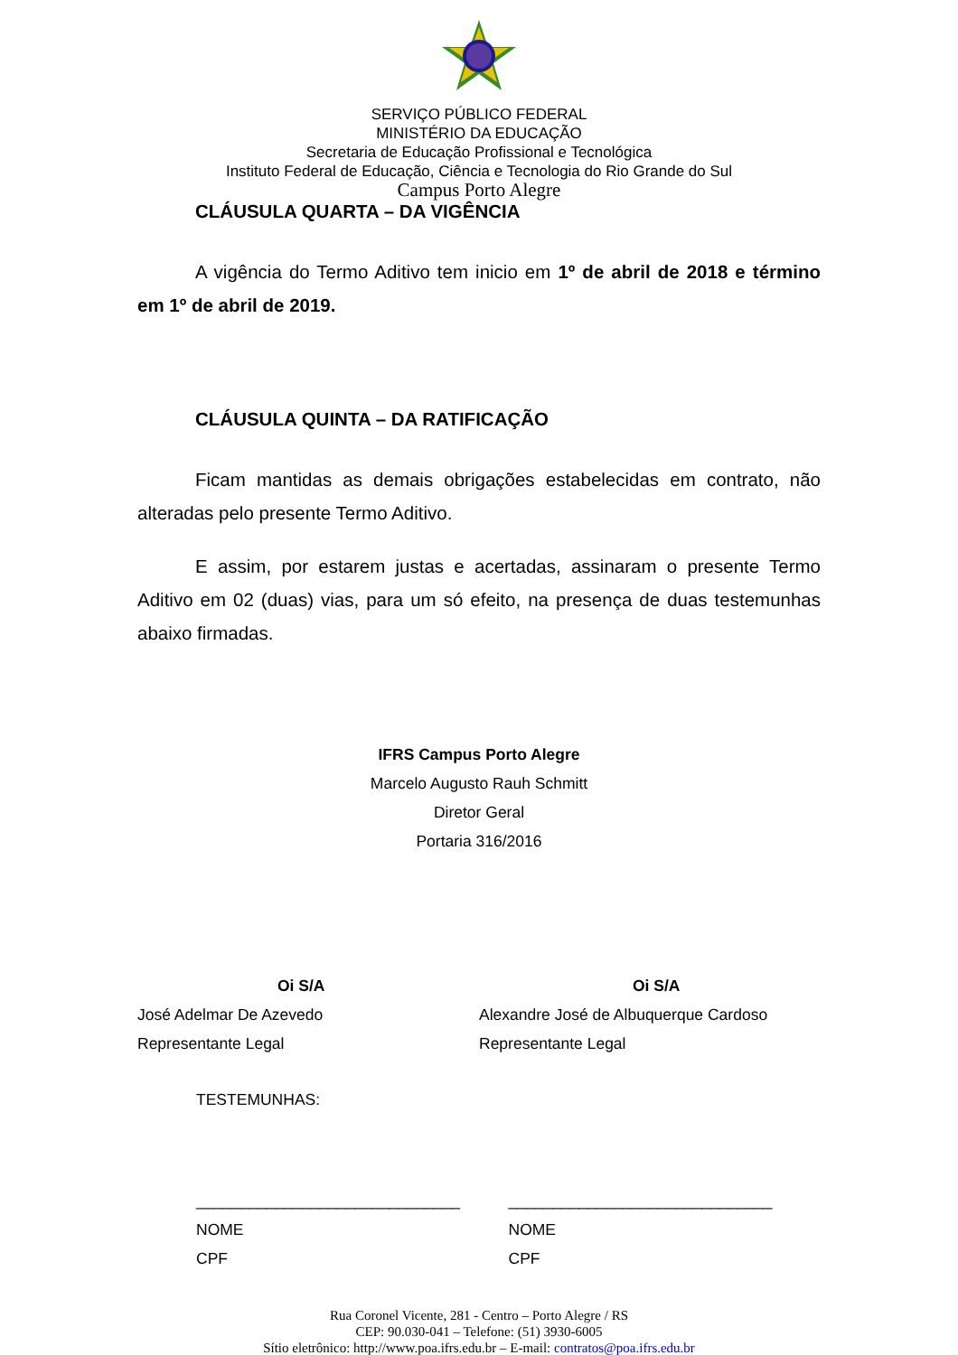SERVIÇO PÚBLICO FEDERAL
MINISTÉRIO DA EDUCAÇÃO
Secretaria de Educação Profissional e Tecnológica
Instituto Federal de Educação, Ciência e Tecnologia do Rio Grande do Sul
Campus Porto Alegre
CLÁUSULA QUARTA – DA VIGÊNCIA
A vigência do Termo Aditivo tem inicio em 1º de abril de 2018 e término em 1º de abril de 2019.
CLÁUSULA QUINTA – DA RATIFICAÇÃO
Ficam mantidas as demais obrigações estabelecidas em contrato, não alteradas pelo presente Termo Aditivo.
E assim, por estarem justas e acertadas, assinaram o presente Termo Aditivo em 02 (duas) vias, para um só efeito, na presença de duas testemunhas abaixo firmadas.
IFRS Campus Porto Alegre
Marcelo Augusto Rauh Schmitt
Diretor Geral
Portaria 316/2016
Oi S/A
José Adelmar De Azevedo
Representante Legal
Oi S/A
Alexandre José de Albuquerque Cardoso
Representante Legal
TESTEMUNHAS:
______________________________
NOME
CPF
______________________________
NOME
CPF
Rua Coronel Vicente, 281 - Centro – Porto Alegre / RS
CEP: 90.030-041 – Telefone: (51) 3930-6005
Sítio eletrônico: http://www.poa.ifrs.edu.br – E-mail: contratos@poa.ifrs.edu.br